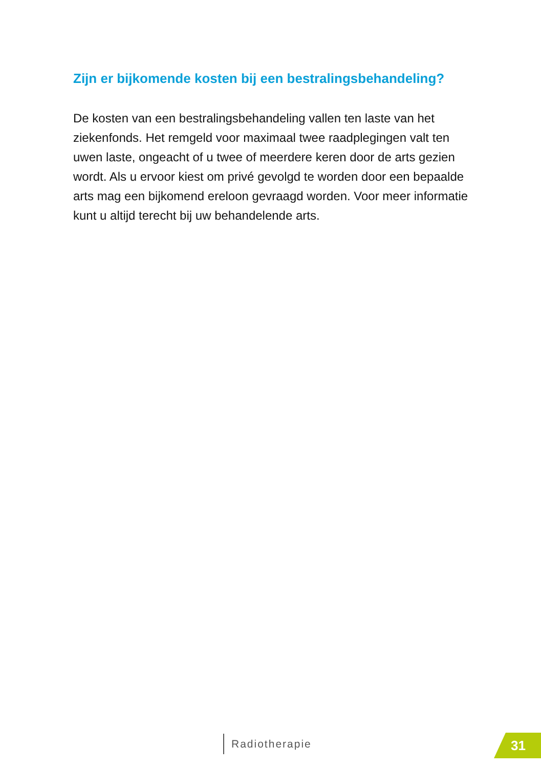Zijn er bijkomende kosten bij een bestralingsbehandeling?
De kosten van een bestralingsbehandeling vallen ten laste van het ziekenfonds. Het remgeld voor maximaal twee raadplegingen valt ten uwen laste, ongeacht of u twee of meerdere keren door de arts gezien wordt. Als u ervoor kiest om privé gevolgd te worden door een bepaalde arts mag een bijkomend ereloon gevraagd worden. Voor meer informatie kunt u altijd terecht bij uw behandelende arts.
Radiotherapie 31